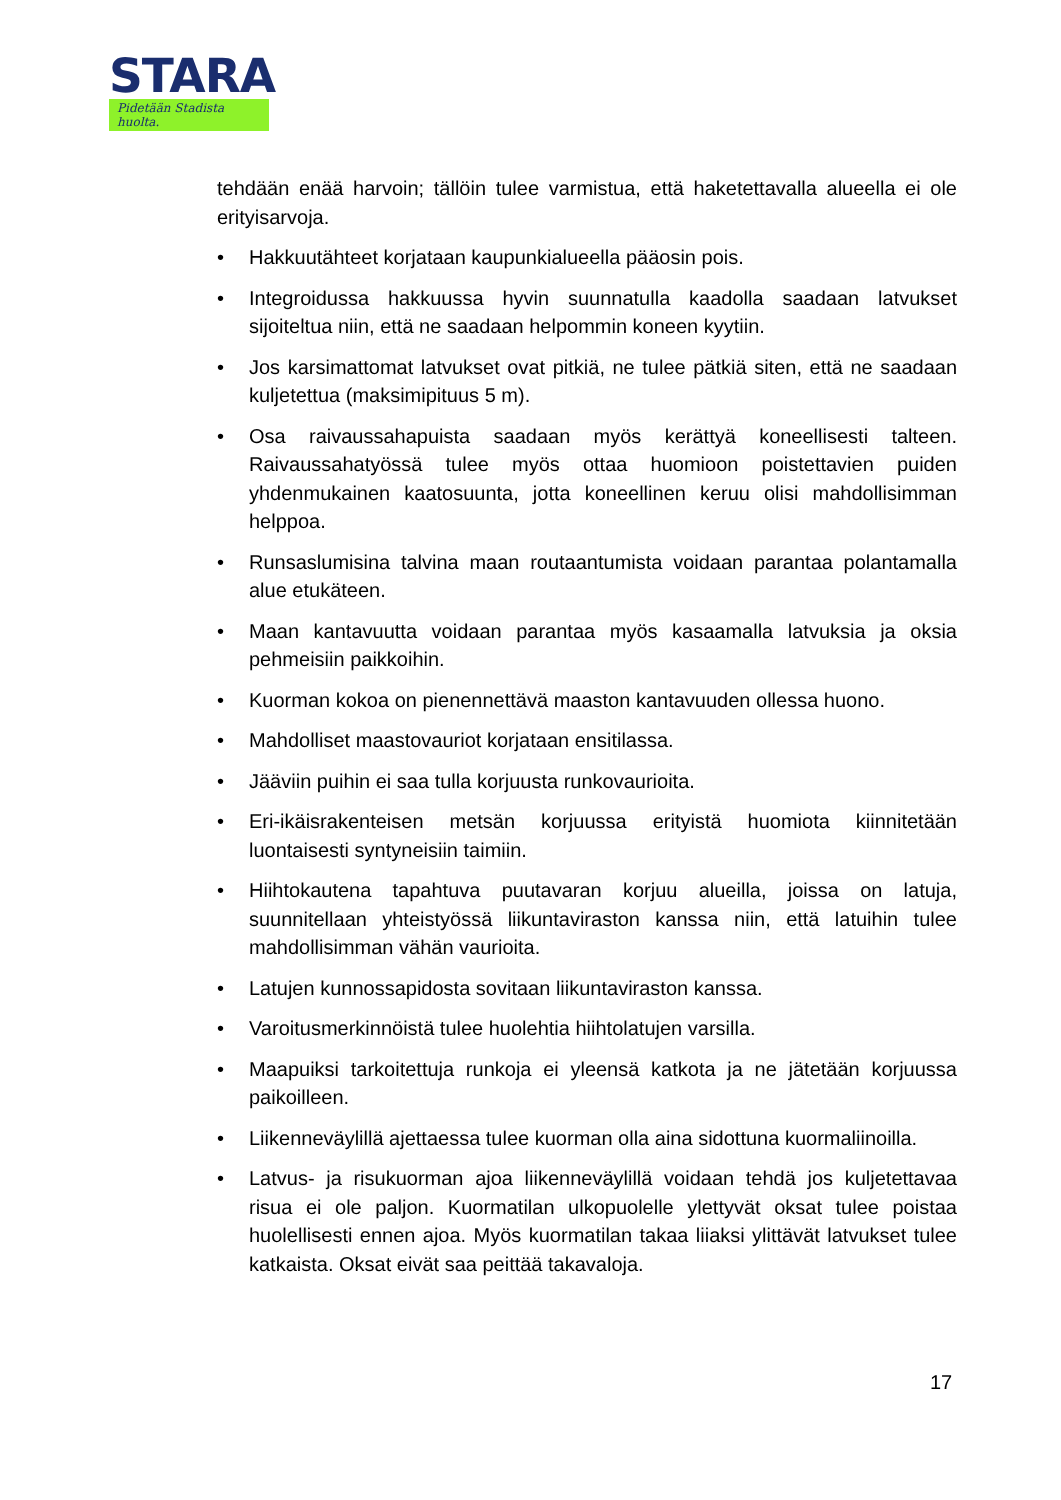STARA
Pidetään Stadista huolta.
tehdään enää harvoin; tällöin tulee varmistua, että haketettavalla alueella ei ole erityisarvoja.
• Hakkuutähteet korjataan kaupunkialueella pääosin pois.
• Integroidussa hakkuussa hyvin suunnatulla kaadolla saadaan latvukset sijoiteltua niin, että ne saadaan helpommin koneen kyytiin.
• Jos karsimattomat latvukset ovat pitkiä, ne tulee pätkiä siten, että ne saadaan kuljetettua (maksimipituus 5 m).
• Osa raivaussahapuista saadaan myös kerättyä koneellisesti talteen. Raivaussahatyössä tulee myös ottaa huomioon poistettavien puiden yhdenmukainen kaatosuunta, jotta koneellinen keruu olisi mahdollisimman helppoa.
• Runsaslumisina talvina maan routaantumista voidaan parantaa polantamalla alue etukäteen.
• Maan kantavuutta voidaan parantaa myös kasaamalla latvuksia ja oksia pehmeisiin paikkoihin.
• Kuorman kokoa on pienennettävä maaston kantavuuden ollessa huono.
• Mahdolliset maastovauriot korjataan ensitilassa.
• Jääviin puihin ei saa tulla korjuusta runkovaurioita.
• Eri-ikäisrakenteisen metsän korjuussa erityistä huomiota kiinnitetään luontaisesti syntyneisiin taimiin.
• Hiihtokautena tapahtuva puutavaran korjuu alueilla, joissa on latuja, suunnitellaan yhteistyössä liikuntaviraston kanssa niin, että latuihin tulee mahdollisimman vähän vaurioita.
• Latujen kunnossapidosta sovitaan liikuntaviraston kanssa.
• Varoitusmerkinnöistä tulee huolehtia hiihtolatujen varsilla.
• Maapuiksi tarkoitettuja runkoja ei yleensä katkota ja ne jätetään korjuussa paikoilleen.
• Liikenneväylillä ajettaessa tulee kuorman olla aina sidottuna kuormaliinoilla.
• Latvus- ja risukuorman ajoa liikenneväylillä voidaan tehdä jos kuljetettavaa risua ei ole paljon. Kuormatilan ulkopuolelle ylettyvät oksat tulee poistaa huolellisesti ennen ajoa. Myös kuormatilan takaa liiaksi ylittävät latvukset tulee katkaista. Oksat eivät saa peittää takavaloja.
17